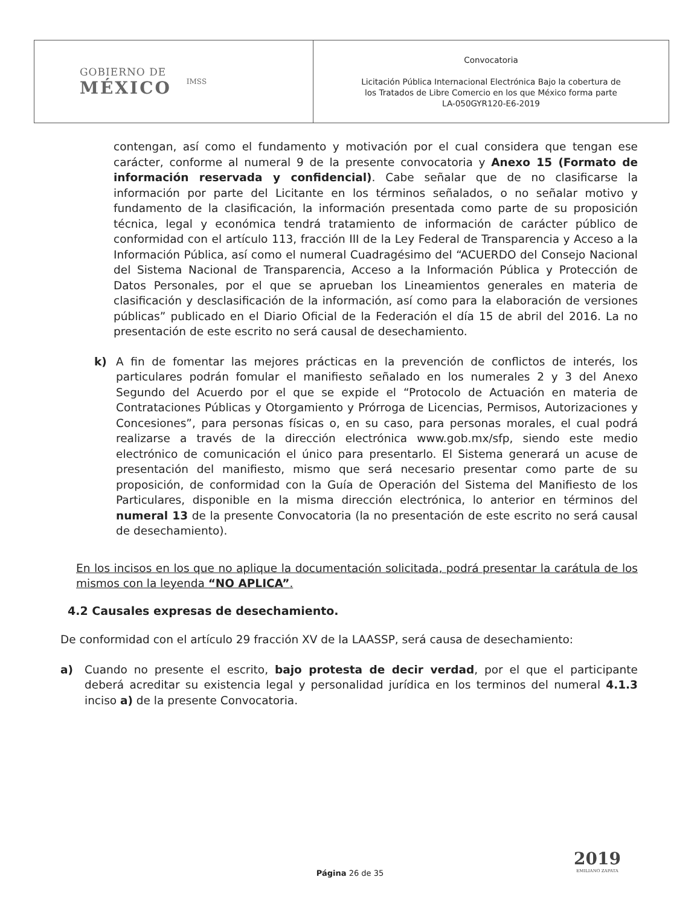| GOBIERNO DE MÉXICO IMSS | Convocatoria Licitación Pública Internacional Electrónica Bajo la cobertura de los Tratados de Libre Comercio en los que México forma parte LA-050GYR120-E6-2019 |
contengan, así como el fundamento y motivación por el cual considera que tengan ese carácter, conforme al numeral 9 de la presente convocatoria y Anexo 15 (Formato de información reservada y confidencial). Cabe señalar que de no clasificarse la información por parte del Licitante en los términos señalados, o no señalar motivo y fundamento de la clasificación, la información presentada como parte de su proposición técnica, legal y económica tendrá tratamiento de información de carácter público de conformidad con el artículo 113, fracción III de la Ley Federal de Transparencia y Acceso a la Información Pública, así como el numeral Cuadragésimo del “ACUERDO del Consejo Nacional del Sistema Nacional de Transparencia, Acceso a la Información Pública y Protección de Datos Personales, por el que se aprueban los Lineamientos generales en materia de clasificación y desclasificación de la información, así como para la elaboración de versiones públicas” publicado en el Diario Oficial de la Federación el día 15 de abril del 2016. La no presentación de este escrito no será causal de desechamiento.
k) A fin de fomentar las mejores prácticas en la prevención de conflictos de interés, los particulares podrán fomular el manifiesto señalado en los numerales 2 y 3 del Anexo Segundo del Acuerdo por el que se expide el “Protocolo de Actuación en materia de Contrataciones Públicas y Otorgamiento y Prórroga de Licencias, Permisos, Autorizaciones y Concesiones”, para personas físicas o, en su caso, para personas morales, el cual podrá realizarse a través de la dirección electrónica www.gob.mx/sfp, siendo este medio electrónico de comunicación el único para presentarlo. El Sistema generará un acuse de presentación del manifiesto, mismo que será necesario presentar como parte de su proposición, de conformidad con la Guía de Operación del Sistema del Manifiesto de los Particulares, disponible en la misma dirección electrónica, lo anterior en términos del numeral 13 de la presente Convocatoria (la no presentación de este escrito no será causal de desechamiento).
En los incisos en los que no aplique la documentación solicitada, podrá presentar la carátula de los mismos con la leyenda “NO APLICA”.
4.2 Causales expresas de desechamiento.
De conformidad con el artículo 29 fracción XV de la LAASSP, será causa de desechamiento:
a) Cuando no presente el escrito, bajo protesta de decir verdad, por el que el participante deberá acreditar su existencia legal y personalidad jurídica en los terminos del numeral 4.1.3 inciso a) de la presente Convocatoria.
2019
EMILIANO ZAPATA
Página 26 de 35